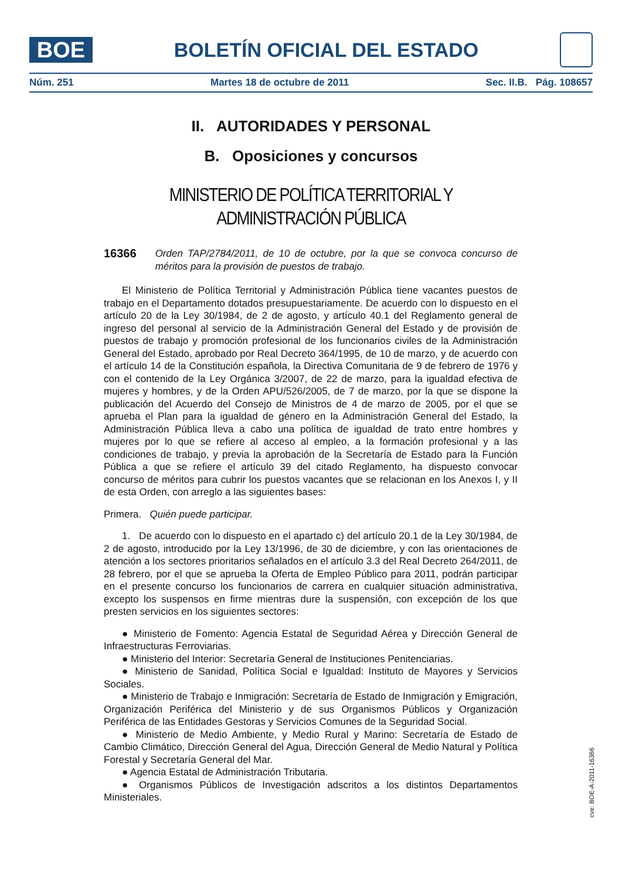BOE
BOLETÍN OFICIAL DEL ESTADO
Núm. 251 Martes 18 de octubre de 2011 Sec. II.B. Pág. 108657
II. AUTORIDADES Y PERSONAL
B. Oposiciones y concursos
MINISTERIO DE POLÍTICA TERRITORIAL Y ADMINISTRACIÓN PÚBLICA
16366 Orden TAP/2784/2011, de 10 de octubre, por la que se convoca concurso de méritos para la provisión de puestos de trabajo.
El Ministerio de Política Territorial y Administración Pública tiene vacantes puestos de trabajo en el Departamento dotados presupuestariamente. De acuerdo con lo dispuesto en el artículo 20 de la Ley 30/1984, de 2 de agosto, y artículo 40.1 del Reglamento general de ingreso del personal al servicio de la Administración General del Estado y de provisión de puestos de trabajo y promoción profesional de los funcionarios civiles de la Administración General del Estado, aprobado por Real Decreto 364/1995, de 10 de marzo, y de acuerdo con el artículo 14 de la Constitución española, la Directiva Comunitaria de 9 de febrero de 1976 y con el contenido de la Ley Orgánica 3/2007, de 22 de marzo, para la igualdad efectiva de mujeres y hombres, y de la Orden APU/526/2005, de 7 de marzo, por la que se dispone la publicación del Acuerdo del Consejo de Ministros de 4 de marzo de 2005, por el que se aprueba el Plan para la igualdad de género en la Administración General del Estado, la Administración Pública lleva a cabo una política de igualdad de trato entre hombres y mujeres por lo que se refiere al acceso al empleo, a la formación profesional y a las condiciones de trabajo, y previa la aprobación de la Secretaría de Estado para la Función Pública a que se refiere el artículo 39 del citado Reglamento, ha dispuesto convocar concurso de méritos para cubrir los puestos vacantes que se relacionan en los Anexos I, y II de esta Orden, con arreglo a las siguientes bases:
Primera. Quién puede participar.
1. De acuerdo con lo dispuesto en el apartado c) del artículo 20.1 de la Ley 30/1984, de 2 de agosto, introducido por la Ley 13/1996, de 30 de diciembre, y con las orientaciones de atención a los sectores prioritarios señalados en el artículo 3.3 del Real Decreto 264/2011, de 28 febrero, por el que se aprueba la Oferta de Empleo Público para 2011, podrán participar en el presente concurso los funcionarios de carrera en cualquier situación administrativa, excepto los suspensos en firme mientras dure la suspensión, con excepción de los que presten servicios en los siguientes sectores:
● Ministerio de Fomento: Agencia Estatal de Seguridad Aérea y Dirección General de Infraestructuras Ferroviarias.
● Ministerio del Interior: Secretaría General de Instituciones Penitenciarias.
● Ministerio de Sanidad, Política Social e Igualdad: Instituto de Mayores y Servicios Sociales.
● Ministerio de Trabajo e Inmigración: Secretaría de Estado de Inmigración y Emigración, Organización Periférica del Ministerio y de sus Organismos Públicos y Organización Periférica de las Entidades Gestoras y Servicios Comunes de la Seguridad Social.
● Ministerio de Medio Ambiente, y Medio Rural y Marino: Secretaría de Estado de Cambio Climático, Dirección General del Agua, Dirección General de Medio Natural y Política Forestal y Secretaría General del Mar.
● Agencia Estatal de Administración Tributaria.
● Organismos Públicos de Investigación adscritos a los distintos Departamentos Ministeriales.
cve: BOE-A-2011-16366